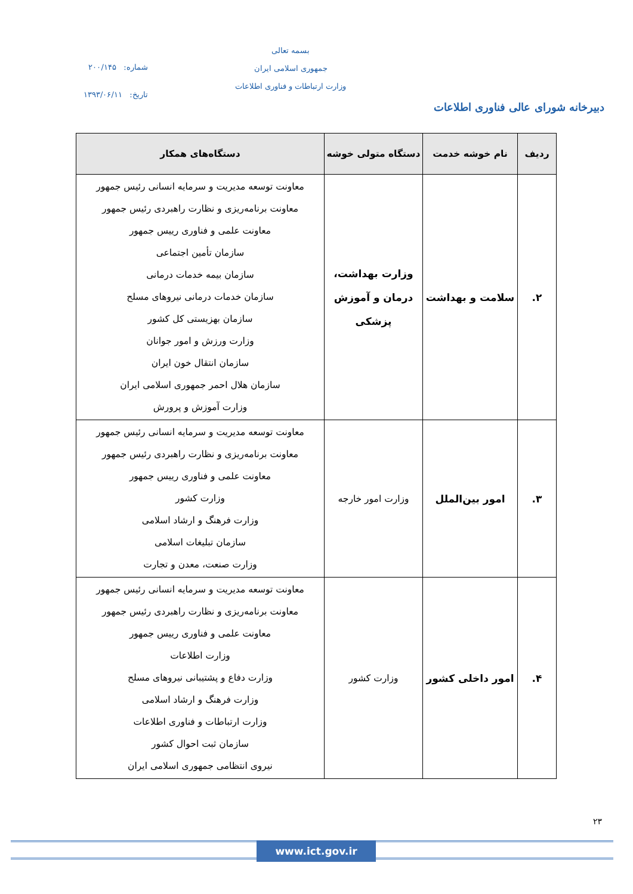دبیرخانه شورای عالی فناوری اطلاعات
بسمه تعالی
جمهوری اسلامی ایران
وزارت ارتباطات و فناوری اطلاعات
شماره: ۲۰۰/۱۴۵
تاریخ: ۱۳۹۳/۰۶/۱۱
| ردیف | نام خوشه خدمت | دستگاه متولی خوشه | دستگاه‌های همکار |
| --- | --- | --- | --- |
| ۲. | سلامت و بهداشت | وزارت بهداشت، درمان و آموزش پزشکی | معاونت توسعه مدیریت و سرمایه انسانی رئیس جمهور معاونت برنامه‌ریزی و نظارت راهبردی رئیس جمهور معاونت علمی و فناوری رییس جمهور سازمان تأمین اجتماعی سازمان بیمه خدمات درمانی سازمان خدمات درمانی نیروهای مسلح سازمان بهزیستی کل کشور وزارت ورزش و امور جوانان سازمان انتقال خون ایران سازمان هلال احمر جمهوری اسلامی ایران وزارت آموزش و پرورش |
| ۳. | امور بین‌الملل | وزارت امور خارجه | معاونت توسعه مدیریت و سرمایه انسانی رئیس جمهور معاونت برنامه‌ریزی و نظارت راهبردی رئیس جمهور معاونت علمی و فناوری رییس جمهور وزارت کشور وزارت فرهنگ و ارشاد اسلامی سازمان تبلیغات اسلامی وزارت صنعت، معدن و تجارت |
| ۴. | امور داخلی کشور | وزارت کشور | معاونت توسعه مدیریت و سرمایه انسانی رئیس جمهور معاونت برنامه‌ریزی و نظارت راهبردی رئیس جمهور معاونت علمی و فناوری رییس جمهور وزارت اطلاعات وزارت دفاع و پشتیبانی نیروهای مسلح وزارت فرهنگ و ارشاد اسلامی وزارت ارتباطات و فناوری اطلاعات سازمان ثبت احوال کشور نیروی انتظامی جمهوری اسلامی ایران |
۲۳
www.ict.gov.ir